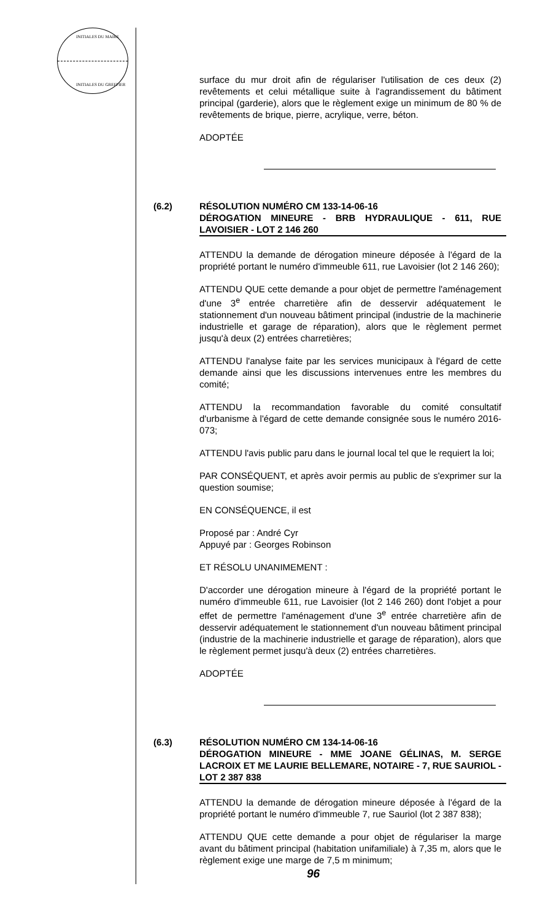INITIALES DU MAIRE
INITIALES DU GREFFIER
surface du mur droit afin de régulariser l'utilisation de ces deux (2) revêtements et celui métallique suite à l'agrandissement du bâtiment principal (garderie), alors que le règlement exige un minimum de 80 % de revêtements de brique, pierre, acrylique, verre, béton.
ADOPTÉE
(6.2) RÉSOLUTION NUMÉRO CM 133-14-06-16
DÉROGATION MINEURE - BRB HYDRAULIQUE - 611, RUE LAVOISIER - LOT 2 146 260
ATTENDU la demande de dérogation mineure déposée à l'égard de la propriété portant le numéro d'immeuble 611, rue Lavoisier (lot 2 146 260);
ATTENDU QUE cette demande a pour objet de permettre l'aménagement d'une 3<sup>e</sup> entrée charretière afin de desservir adéquatement le stationnement d'un nouveau bâtiment principal (industrie de la machinerie industrielle et garage de réparation), alors que le règlement permet jusqu'à deux (2) entrées charretières;
ATTENDU l'analyse faite par les services municipaux à l'égard de cette demande ainsi que les discussions intervenues entre les membres du comité;
ATTENDU la recommandation favorable du comité consultatif d'urbanisme à l'égard de cette demande consignée sous le numéro 2016-073;
ATTENDU l'avis public paru dans le journal local tel que le requiert la loi;
PAR CONSÉQUENT, et après avoir permis au public de s'exprimer sur la question soumise;
EN CONSÉQUENCE, il est
Proposé par : André Cyr
Appuyé par : Georges Robinson
ET RÉSOLU UNANIMEMENT :
D'accorder une dérogation mineure à l'égard de la propriété portant le numéro d'immeuble 611, rue Lavoisier (lot 2 146 260) dont l'objet a pour effet de permettre l'aménagement d'une 3<sup>e</sup> entrée charretière afin de desservir adéquatement le stationnement d'un nouveau bâtiment principal (industrie de la machinerie industrielle et garage de réparation), alors que le règlement permet jusqu'à deux (2) entrées charretières.
ADOPTÉE
(6.3) RÉSOLUTION NUMÉRO CM 134-14-06-16
DÉROGATION MINEURE - MME JOANE GÉLINAS, M. SERGE LACROIX ET ME LAURIE BELLEMARE, NOTAIRE - 7, RUE SAURIOL - LOT 2 387 838
ATTENDU la demande de dérogation mineure déposée à l'égard de la propriété portant le numéro d'immeuble 7, rue Sauriol (lot 2 387 838);
ATTENDU QUE cette demande a pour objet de régulariser la marge avant du bâtiment principal (habitation unifamiliale) à 7,35 m, alors que le règlement exige une marge de 7,5 m minimum;
96